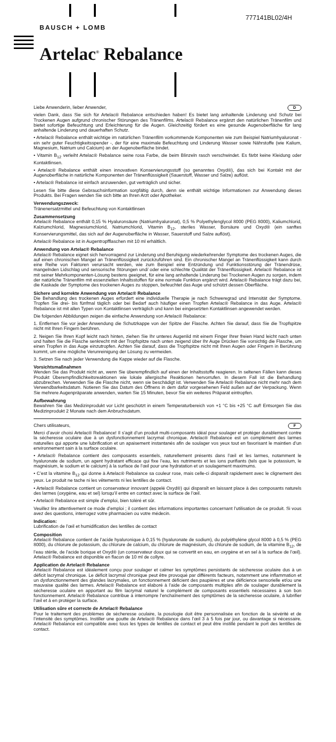777141BL02/4H
BAUSCH + LOMB
Artelac<sup>®</sup> Rebalance
Liebe Anwenderin, lieber Anwender, D
vielen Dank, dass Sie sich für Artelac® Rebalance entschieden haben! Es bietet lang anhaltende Linderung und Schutz bei Trockenen Augen aufgrund chronischer Störungen des Tränenfilms. Artelac® Rebalance ergänzt den natürlichen Tränenfilm und bietet sofortige Befeuchtung und Erleichterung für die Augen. Gleichzeitig fördert es eine gesunde Augenoberfläche für lang anhaltende Linderung und dauerhaften Schutz.
• Artelac® Rebalance enthält wichtige im natürlichen Tränenfilm vorkommende Komponenten wie zum Beispiel Natriumhyaluronat - ein sehr guter Feuchtigkeitsspender -, der für eine maximale Befeuchtung und Linderung Wasser sowie Nährstoffe (wie Kalium, Magnesium, Natrium und Calcium) an der Augenoberfläche bindet.
• Vitamin B<sub>12</sub> verleiht Artelac® Rebalance seine rosa Farbe, die beim Blinzeln rasch verschwindet. Es färbt keine Kleidung oder Kontaktlinsen.
• Artelac® Rebalance enthält einen innovativen Konservierungsstoff (so genanntes Oxyd®), das sich bei Kontakt mit der Augenoberfläche in natürliche Komponenten der Tränenflüssigkeit (Sauerstoff, Wasser und Salze) auflöst.
• Artelac® Rebalance ist einfach anzuwenden, gut verträglich und sicher.
Lesen Sie bitte diese Gebrauchsinformation sorgfältig durch, denn sie enthält wichtige Informationen zur Anwendung dieses Produkts. Bei Fragen wenden Sie sich bitte an Ihren Arzt oder Apotheker.
Verwendungszweck:
Tränenersatzmittel und Befeuchtung von Kontaktlinsen
Zusammensetzung
Artelac® Rebalance enthält 0,15 % Hyaluronsäure (Natriumhyaluronat), 0,5 % Polyethylenglycol 8000 (PEG 8000), Kaliumchlorid, Kalziumchlorid, Magnesiumchlorid, Natriumchlorid, Vitamin B<sub>12</sub>, steriles Wasser, Borsäure und Oxyd® (ein sanftes Konservierungsmittel, das sich auf der Augenoberfläche in Wasser, Sauerstoff und Salze auflöst).
Artelac® Rebalance ist in Augentropfflaschen mit 10 ml erhältlich.
Anwendung von Artelac® Rebalance
Artelac® Rebalance eignet sich hervorragend zur Linderung und Beruhigung wiederkehrender Symptome des trockenen Auges, die auf einen chronischen Mangel an Tränenflüssigkeit zurückzuführen sind. Ein chronischer Mangel an Tränenflüssigkeit kann durch eine Reihe von Faktoren verursacht werden, wie zum Beispiel eine Entzündung und Funktionsstörung der Tränendrüse, mangelnden Lidschlag und sensorische Störungen und/ oder eine schlechte Qualität der Tränenflüssigkeit. Artelac® Rebalance ist mit seiner Mehrkomponenten-Lösung bestens geeignet, für eine lang anhaltende Linderung bei Trockenen Augen zu sorgen, indem der natürliche Tränenfilm mit essenziellen Inhaltsstoffen für eine normale Funktion ergänzt wird. Artelac® Rebalance trägt dazu bei, die Kaskade der Symptome des trockenen Auges zu stoppen, befeuchtet das Auge und schützt dessen Oberfläche.
Sichere und korrekte Anwendung von Artelac® Rebalance
Die Behandlung des trockenen Auges erfordert eine individuelle Therapie je nach Schweregrad und Intensität der Symptome. Tropfen Sie drei- bis fünfmal täglich oder bei Bedarf auch häufiger einen Tropfen Artelac® Rebalance in das Auge. Artelac® Rebalance ist mit allen Typen von Kontaktlinsen verträglich und kann bei eingesetzten Kontaktlinsen angewendet werden.
Die folgenden Abbildungen zeigen die einfache Anwendung von Artelac® Rebalance:
1. Entfernen Sie vor jeder Anwendung die Schutzkappe von der Spitze der Flasche. Achten Sie darauf, dass Sie die Tropfspitze nicht mit Ihren Fingern berühren.
2. Neigen Sie Ihren Kopf leicht nach hinten, ziehen Sie Ihr unteres Augenlid mit einem Finger Ihrer freien Hand leicht nach unten und halten Sie die Flasche senkrecht mit der Tropfspitze nach unten zeigend über Ihr Auge Drücken Sie vorsichtig die Flasche, um einen Tropfen in das Auge einzutropfen. Achten Sie darauf, dass die Tropfspitze nicht mit Ihren Augen oder Fingern in Berührung kommt, um eine mögliche Verunreinigung der Lösung zu vermeiden.
3. Setzen Sie nach jeder Verwendung die Kappe wieder auf die Flasche.
Vorsichtsmaßnahmen
Wenden Sie das Produkt nicht an, wenn Sie überempfindlich auf einen der Inhaltsstoffe reagieren. In seltenen Fällen kann dieses Produkt Überempfindlichkeitsreaktionen wie lokale allergische Reaktionen hervorrufen. In diesem Fall ist die Behandlung abzubrechen. Verwenden Sie die Flasche nicht, wenn sie beschädigt ist. Verwenden Sie Artelac® Rebalance nicht mehr nach dem Verwendbarkeitsdatum. Notieren Sie das Datum des Öffnens in dem dafür vorgesehenen Feld außen auf der Verpackung. Wenn Sie mehrere Augenpräparate anwenden, warten Sie 15 Minuten, bevor Sie ein weiteres Präparat eintropfen.
Aufbewahrung
Bewahren Sie das Medizinprodukt vor Licht geschützt in einem Temperaturbereich von +1 °C bis +25 °C auf! Entsorgen Sie das Medizinprodukt 2 Monate nach dem Anbruchsdatum.
Chers utilisateurs, F
Merci d’avoir choisi Artelac® Rebalance! Il s’agit d’un produit multi-composants idéal pour soulager et protéger durablement contre la sécheresse oculaire due à un dysfonctionnement lacrymal chronique. Artelac® Rebalance est un complément des larmes naturelles qui apporte une lubrification et un apaisement instantanés afin de soulager vos yeux tout en favorisant le maintien d’un environnement sain à la surface oculaire.
• Artelac® Rebalance contient des composants essentiels, naturellement présents dans l’œil et les larmes, notamment le hyaluronate de sodium, un agent hydratant efficace qui fixe l’eau, les nutriments et les ions purifiants (tels que le potassium, le magnésium, le sodium et le calcium) à la surface de l’œil pour une hydratation et un soulagement maximums.
• C’est la vitamine B<sub>12</sub> qui donne à Artelac® Rebalance sa couleur rose, mais celle-ci disparaît rapidement avec le clignement des yeux. Le produit ne tache ni les vêtements ni les lentilles de contact.
• Artelac® Rebalance contient un conservateur innovant (appelé Oxyd®) qui disparaît en laissant place à des composants naturels des larmes (oxygène, eau et sel) lorsqu’il entre en contact avec la surface de l’œil.
• Artelac® Rebalance est simple d’emploi, bien toléré et sûr.
Veuillez lire attentivement ce mode d’emploi ; il contient des informations importantes concernant l’utilisation de ce produit. Si vous avez des questions, interrogez votre pharmacien ou votre médecin.
Indication:
Lubrification de l’œil et humidification des lentilles de contact
Composition
Artelac® Rebalance contient de l’acide hyaluronique à 0,15 % (hyaluronate de sodium), du polyéthylène glycol 8000 à 0,5 % (PEG 8000), du chlorure de potassium, du chlorure de calcium, du chlorure de magnésium, du chlorure de sodium, de la vitamine B<sub>12</sub>, de l’eau stérile, de l’acide borique et Oxyd® (un conservateur doux qui se convertit en eau, en oxygène et en sel à la surface de l’œil). Artelac® Rebalance est disponible en flacon de 10 ml de collyre.
Application de Artelac® Rebalance
Artelac® Rebalance est idéalement conçu pour soulager et calmer les symptômes persistants de sécheresse oculaire dus à un déficit lacrymal chronique. Le déficit lacrymal chronique peut être provoqué par différents facteurs, notamment une inflammation et un dysfonctionnement des glandes lacrymales, un fonctionnement déficient des paupières et une déficience sensorielle et/ou une mauvaise qualité des larmes. Artelac® Rebalance est élaboré à l’aide de composants multiples afin de soulager durablement la sécheresse oculaire en apportant au film lacrymal naturel le complément de composants essentiels nécessaires à son bon fonctionnement. Artelac® Rebalance contribue à interrompre l’enchaînement des symptômes de la sécheresse oculaire, à lubrifier l’œil et à en protéger la surface.
Utilisation sûre et correcte de Artelac® Rebalance
Pour le traitement des problèmes de sécheresse oculaire, la posologie doit être personnalisée en fonction de la sévérité et de l’intensité des symptômes. Instiller une goutte de Artelac® Rebalance dans l’œil 3 à 5 fois par jour, ou davantage si nécessaire. Artelac® Rebalance est compatible avec tous les types de lentilles de contact et peut être instillé pendant le port des lentilles de contact.